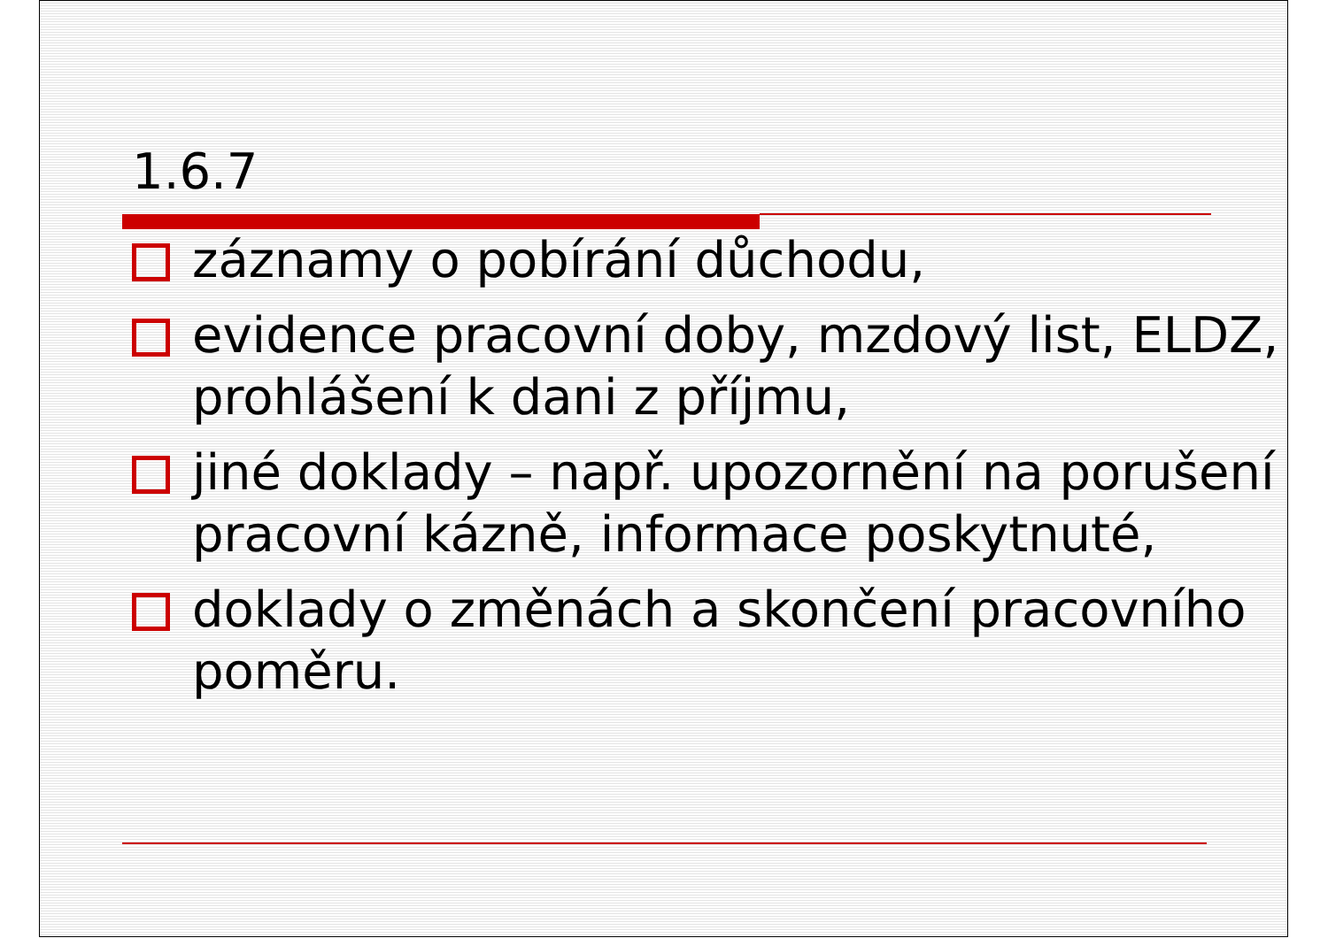1.6.7
záznamy o pobírání důchodu,
evidence pracovní doby, mzdový list, ELDZ, prohlášení k dani z příjmu,
jiné doklady – např. upozornění na porušení pracovní kázně, informace poskytnuté,
doklady o změnách a skončení pracovního poměru.